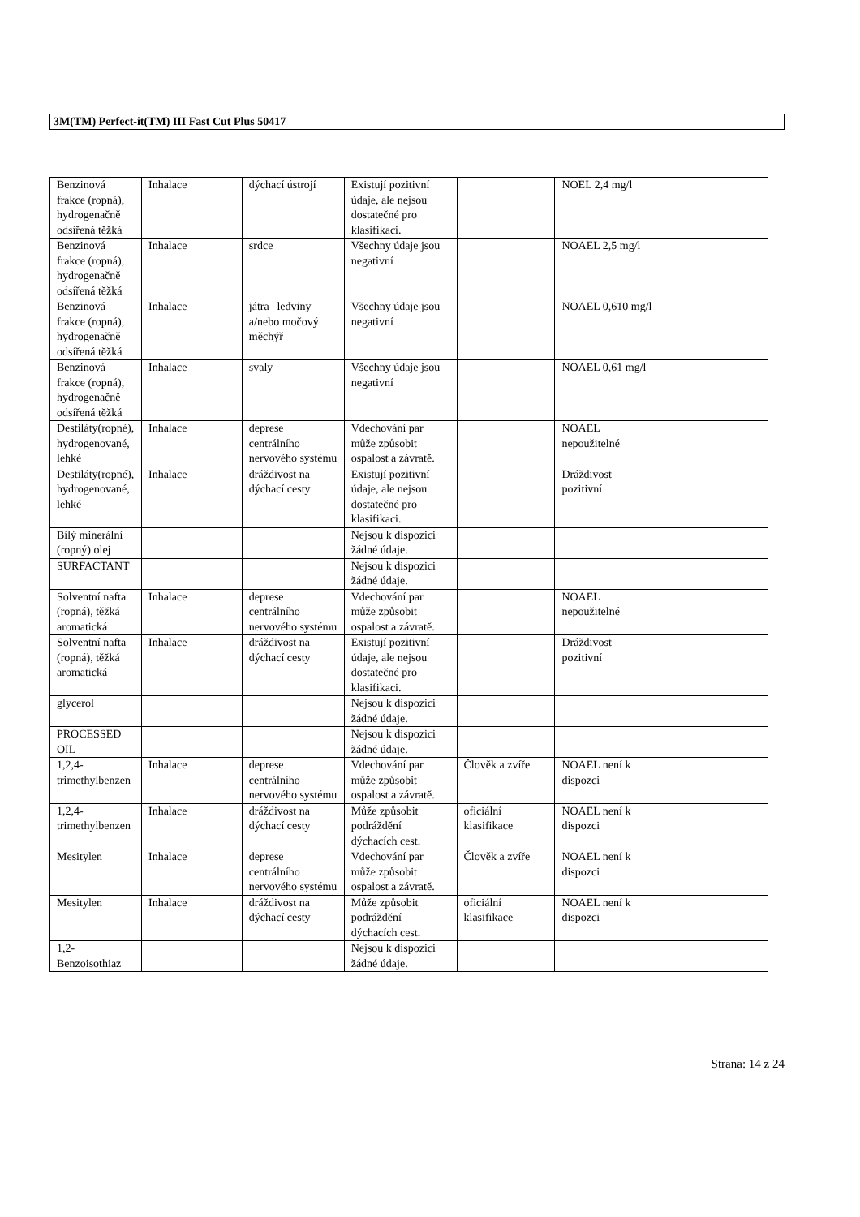3M(TM) Perfect-it(TM) III Fast Cut Plus 50417
| Benzinová frakce (ropná), hydrogenačně odsířená těžká | Inhalace | dýchací ústrojí | Existují pozitivní údaje, ale nejsou dostatečné pro klasifikaci. | | NOEL 2,4 mg/l | |
| Benzinová frakce (ropná), hydrogenačně odsířená těžká | Inhalace | srdce | Všechny údaje jsou negativní | | NOAEL 2,5 mg/l | |
| Benzinová frakce (ropná), hydrogenačně odsířená těžká | Inhalace | játra / ledviny a/nebo močový měchýř | Všechny údaje jsou negativní | | NOAEL 0,610 mg/l | |
| Benzinová frakce (ropná), hydrogenačně odsířená těžká | Inhalace | svaly | Všechny údaje jsou negativní | | NOAEL 0,61 mg/l | |
| Destiláty(ropné), hydrogenované, lehké | Inhalace | deprese centrálního nervového systému | Vdechování par může způsobit ospalost a závratě. | | NOAEL nepoužitelné | |
| Destiláty(ropné), hydrogenované, lehké | Inhalace | dráždivost na dýchací cesty | Existují pozitivní údaje, ale nejsou dostatečné pro klasifikaci. | | Dráždivost pozitivní | |
| Bílý minerální (ropný) olej | | | Nejsou k dispozici žádné údaje. | | | |
| SURFACTANT | | | Nejsou k dispozici žádné údaje. | | | |
| Solventní nafta (ropná), těžká aromatická | Inhalace | deprese centrálního nervového systému | Vdechování par může způsobit ospalost a závratě. | | NOAEL nepoužitelné | |
| Solventní nafta (ropná), těžká aromatická | Inhalace | dráždivost na dýchací cesty | Existují pozitivní údaje, ale nejsou dostatečné pro klasifikaci. | | Dráždivost pozitivní | |
| glycerol | | | Nejsou k dispozici žádné údaje. | | | |
| PROCESSED OIL | | | Nejsou k dispozici žádné údaje. | | | |
| 1,2,4-trimethylbenzen | Inhalace | deprese centrálního nervového systému | Vdechování par může způsobit ospalost a závratě. | Člověk a zvíře | NOAEL není k dispozci | |
| 1,2,4-trimethylbenzen | Inhalace | dráždivost na dýchací cesty | Může způsobit podráždění dýchacích cest. | oficiální klasifikace | NOAEL není k dispozci | |
| Mesitylen | Inhalace | deprese centrálního nervového systému | Vdechování par může způsobit ospalost a závratě. | Člověk a zvíře | NOAEL není k dispozci | |
| Mesitylen | Inhalace | dráždivost na dýchací cesty | Může způsobit podráždění dýchacích cest. | oficiální klasifikace | NOAEL není k dispozci | |
| 1,2-Benzoisothiaz | | | Nejsou k dispozici žádné údaje. | | | |
Strana: 14 z 24